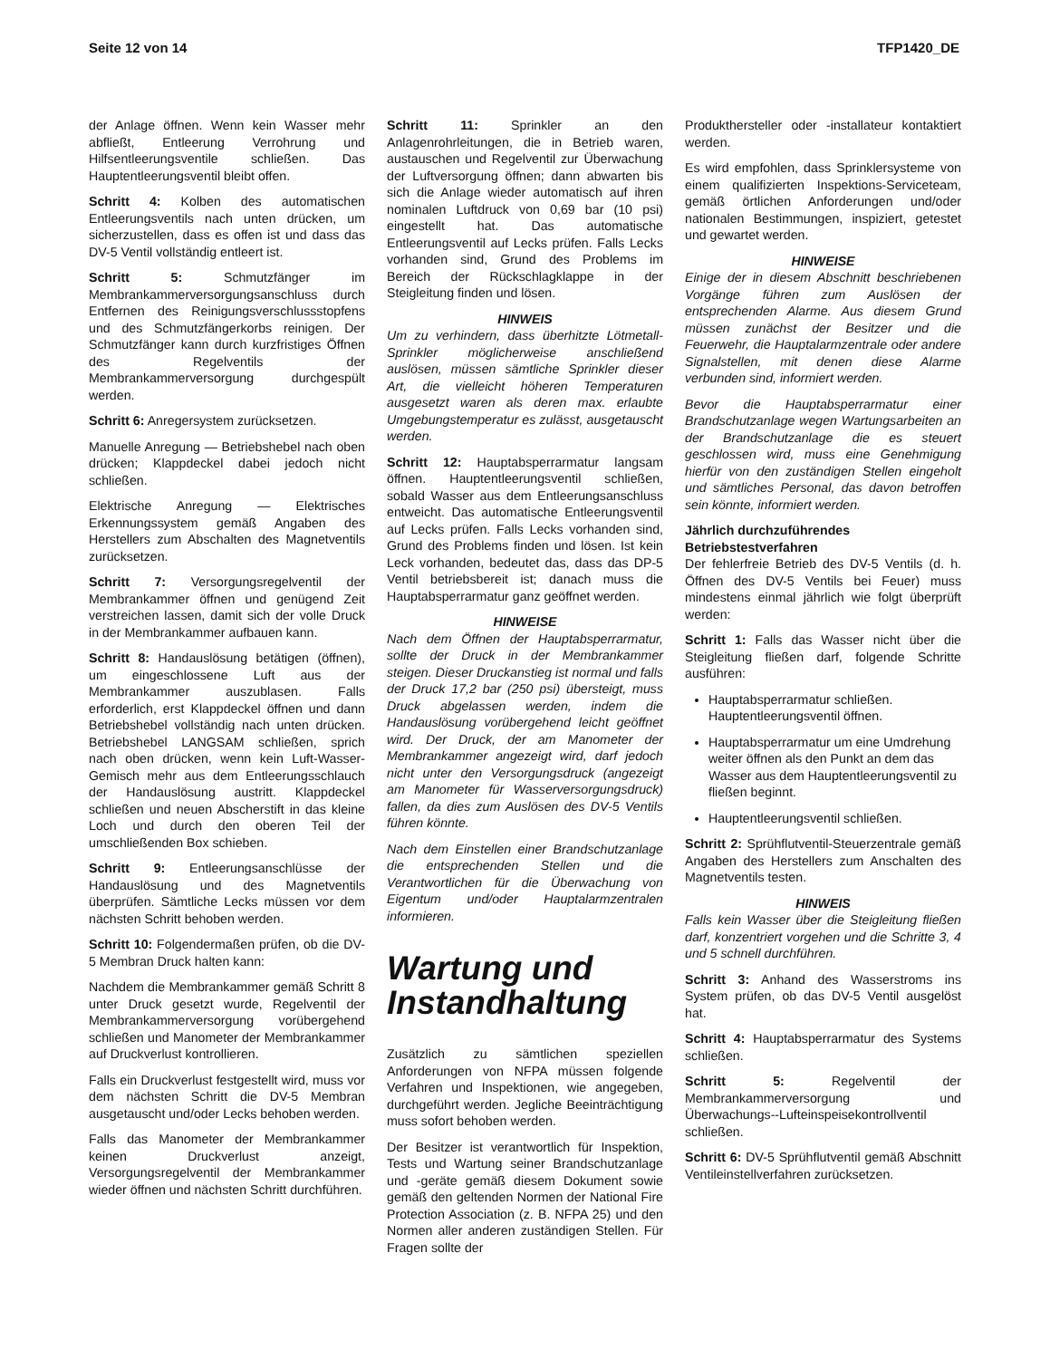Seite 12 von 14 TFP1420_DE
der Anlage öffnen. Wenn kein Wasser mehr abfließt, Entleerung Verrohrung und Hilfsentleerungsventile schließen. Das Hauptentleerungsventil bleibt offen.
Schritt 4: Kolben des automatischen Entleerungsventils nach unten drücken, um sicherzustellen, dass es offen ist und dass das DV-5 Ventil vollständig entleert ist.
Schritt 5: Schmutzfänger im Membrankammerversorgungsanschluss durch Entfernen des Reinigungsverschlussstopfens und des Schmutzfängerkorbs reinigen. Der Schmutzfänger kann durch kurzfristiges Öffnen des Regelventils der Membrankammerversorgung durchgespült werden.
Schritt 6: Anregersystem zurücksetzen.
Manuelle Anregung — Betriebshebel nach oben drücken; Klappdeckel dabei jedoch nicht schließen.
Elektrische Anregung — Elektrisches Erkennungssystem gemäß Angaben des Herstellers zum Abschalten des Magnetventils zurücksetzen.
Schritt 7: Versorgungsregelventil der Membrankammer öffnen und genügend Zeit verstreichen lassen, damit sich der volle Druck in der Membrankammer aufbauen kann.
Schritt 8: Handauslösung betätigen (öffnen), um eingeschlossene Luft aus der Membrankammer auszublasen. Falls erforderlich, erst Klappdeckel öffnen und dann Betriebshebel vollständig nach unten drücken. Betriebshebel LANGSAM schließen, sprich nach oben drücken, wenn kein Luft-Wasser-Gemisch mehr aus dem Entleerungsschlauch der Handauslösung austritt. Klappdeckel schließen und neuen Abscherstift in das kleine Loch und durch den oberen Teil der umschließenden Box schieben.
Schritt 9: Entleerungsanschlüsse der Handauslösung und des Magnetventils überprüfen. Sämtliche Lecks müssen vor dem nächsten Schritt behoben werden.
Schritt 10: Folgendermaßen prüfen, ob die DV-5 Membran Druck halten kann:
Nachdem die Membrankammer gemäß Schritt 8 unter Druck gesetzt wurde, Regelventil der Membrankammerversorgung vorübergehend schließen und Manometer der Membrankammer auf Druckverlust kontrollieren.
Falls ein Druckverlust festgestellt wird, muss vor dem nächsten Schritt die DV-5 Membran ausgetauscht und/oder Lecks behoben werden.
Falls das Manometer der Membrankammer keinen Druckverlust anzeigt, Versorgungsregelventil der Membrankammer wieder öffnen und nächsten Schritt durchführen.
Schritt 11: Sprinkler an den Anlagenrohrleitungen, die in Betrieb waren, austauschen und Regelventil zur Überwachung der Luftversorgung öffnen; dann abwarten bis sich die Anlage wieder automatisch auf ihren nominalen Luftdruck von 0,69 bar (10 psi) eingestellt hat. Das automatische Entleerungsventil auf Lecks prüfen. Falls Lecks vorhanden sind, Grund des Problems im Bereich der Rückschlagklappe in der Steigleitung finden und lösen.
HINWEIS
Um zu verhindern, dass überhitzte Lötmetall-Sprinkler möglicherweise anschließend auslösen, müssen sämtliche Sprinkler dieser Art, die vielleicht höheren Temperaturen ausgesetzt waren als deren max. erlaubte Umgebungstemperatur es zulässt, ausgetauscht werden.
Schritt 12: Hauptabsperrarmatur langsam öffnen. Hauptentleerungsventil schließen, sobald Wasser aus dem Entleerungsanschluss entweicht. Das automatische Entleerungsventil auf Lecks prüfen. Falls Lecks vorhanden sind, Grund des Problems finden und lösen. Ist kein Leck vorhanden, bedeutet das, dass das DP-5 Ventil betriebsbereit ist; danach muss die Hauptabsperrarmatur ganz geöffnet werden.
HINWEISE
Nach dem Öffnen der Hauptabsperrarmatur, sollte der Druck in der Membrankammer steigen. Dieser Druckanstieg ist normal und falls der Druck 17,2 bar (250 psi) übersteigt, muss Druck abgelassen werden, indem die Handauslösung vorübergehend leicht geöffnet wird. Der Druck, der am Manometer der Membrankammer angezeigt wird, darf jedoch nicht unter den Versorgungsdruck (angezeigt am Manometer für Wasserversorgungsdruck) fallen, da dies zum Auslösen des DV-5 Ventils führen könnte.
Nach dem Einstellen einer Brandschutzanlage die entsprechenden Stellen und die Verantwortlichen für die Überwachung von Eigentum und/oder Hauptalarmzentralen informieren.
Wartung und Instandhaltung
Zusätzlich zu sämtlichen speziellen Anforderungen von NFPA müssen folgende Verfahren und Inspektionen, wie angegeben, durchgeführt werden. Jegliche Beeinträchtigung muss sofort behoben werden.
Der Besitzer ist verantwortlich für Inspektion, Tests und Wartung seiner Brandschutzanlage und -geräte gemäß diesem Dokument sowie gemäß den geltenden Normen der National Fire Protection Association (z. B. NFPA 25) und den Normen aller anderen zuständigen Stellen. Für Fragen sollte der
Produkthersteller oder -installateur kontaktiert werden.
Es wird empfohlen, dass Sprinklersysteme von einem qualifizierten Inspektions-Serviceteam, gemäß örtlichen Anforderungen und/oder nationalen Bestimmungen, inspiziert, getestet und gewartet werden.
HINWEISE
Einige der in diesem Abschnitt beschriebenen Vorgänge führen zum Auslösen der entsprechenden Alarme. Aus diesem Grund müssen zunächst der Besitzer und die Feuerwehr, die Hauptalarmzentrale oder andere Signalstellen, mit denen diese Alarme verbunden sind, informiert werden.
Bevor die Hauptabsperrarmatur einer Brandschutzanlage wegen Wartungsarbeiten an der Brandschutzanlage die es steuert geschlossen wird, muss eine Genehmigung hierfür von den zuständigen Stellen eingeholt und sämtliches Personal, das davon betroffen sein könnte, informiert werden.
Jährlich durchzuführendes Betriebstestverfahren
Der fehlerfreie Betrieb des DV-5 Ventils (d. h. Öffnen des DV-5 Ventils bei Feuer) muss mindestens einmal jährlich wie folgt überprüft werden:
Schritt 1: Falls das Wasser nicht über die Steigleitung fließen darf, folgende Schritte ausführen:
Hauptabsperrarmatur schließen. Hauptentleerungsventil öffnen.
Hauptabsperrarmatur um eine Umdrehung weiter öffnen als den Punkt an dem das Wasser aus dem Hauptentleerungsventil zu fließen beginnt.
Hauptentleerungsventil schließen.
Schritt 2: Sprühflutventil-Steuerzentrale gemäß Angaben des Herstellers zum Anschalten des Magnetventils testen.
HINWEIS
Falls kein Wasser über die Steigleitung fließen darf, konzentriert vorgehen und die Schritte 3, 4 und 5 schnell durchführen.
Schritt 3: Anhand des Wasserstroms ins System prüfen, ob das DV-5 Ventil ausgelöst hat.
Schritt 4: Hauptabsperrarmatur des Systems schließen.
Schritt 5: Regelventil der Membrankammerversorgung und Überwachungs--Lufteinspeisekontrollventil schließen.
Schritt 6: DV-5 Sprühflutventil gemäß Abschnitt Ventileinstellverfahren zurücksetzen.